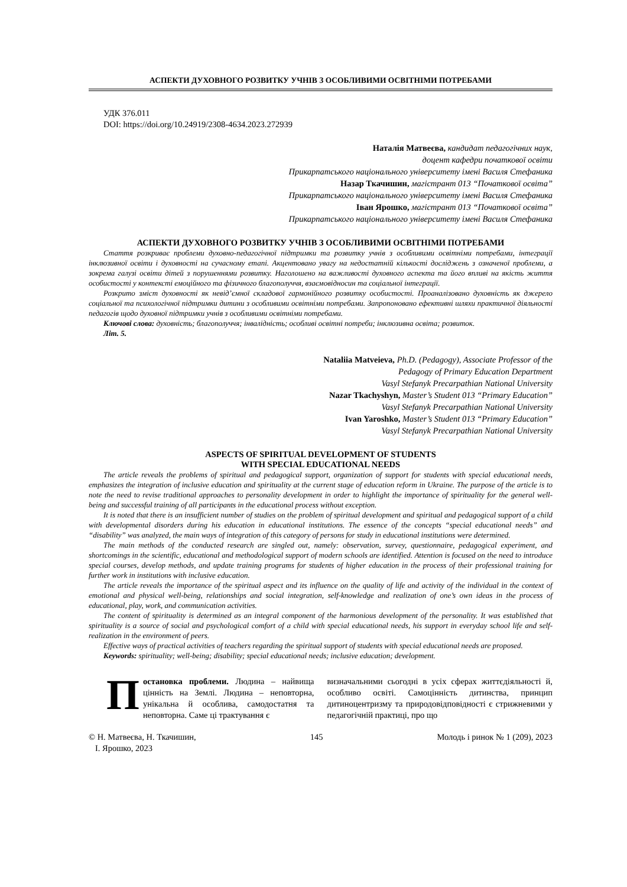АСПЕКТИ ДУХОВНОГО РОЗВИТКУ УЧНІВ З ОСОБЛИВИМИ ОСВІТНІМИ ПОТРЕБАМИ
УДК 376.011
DOI: https://doi.org/10.24919/2308-4634.2023.272939
Наталія Матвеєва, кандидат педагогічних наук,
доцент кафедри початкової освіти
Прикарпатського національного університету імені Василя Стефаника
Назар Ткачишин, магістрант 013 “Початкової освіта”
Прикарпатського національного університету імені Василя Стефаника
Іван Ярошко, магістрант 013 “Початкової освіта”
Прикарпатського національного університету імені Василя Стефаника
АСПЕКТИ ДУХОВНОГО РОЗВИТКУ УЧНІВ З ОСОБЛИВИМИ ОСВІТНІМИ ПОТРЕБАМИ
Стаття розкриває проблеми духовно-педагогічної підтримки та розвитку учнів з особливими освітніми потребами, інтеграції інклюзивної освіти і духовності на сучасному етапі. Акцентовано увагу на недостатній кількості досліджень з означеної проблеми, а зокрема галузі освіти дітей з порушеннями розвитку. Наголошено на важливості духовного аспекта та його впливі на якість життя особистості у контексті емоційного та фізичного благополуччя, взаємовідносин та соціальної інтеграції.
Розкрито зміст духовності як невід’ємної складової гармонійного розвитку особистості. Проаналізовано духовність як джерело соціальної та психологічної підтримки дитини з особливими освітніми потребами. Запропоновано ефективні шляхи практичної діяльності педагогів щодо духовної підтримки учнів з особливими освітніми потребами.
Ключові слова: духовність; благополуччя; інвалідність; особливі освітні потреби; інклюзивна освіта; розвиток.
Літ. 5.
Nataliia Matveieva, Ph.D. (Pedagogy), Associate Professor of the
Pedagogy of Primary Education Department
Vasyl Stefanyk Precarpathian National University
Nazar Tkachyshyn, Master’s Student 013 “Primary Education”
Vasyl Stefanyk Precarpathian National University
Ivan Yaroshko, Master’s Student 013 “Primary Education”
Vasyl Stefanyk Precarpathian National University
ASPECTS OF SPIRITUAL DEVELOPMENT OF STUDENTS
WITH SPECIAL EDUCATIONAL NEEDS
The article reveals the problems of spiritual and pedagogical support, organization of support for students with special educational needs, emphasizes the integration of inclusive education and spirituality at the current stage of education reform in Ukraine. The purpose of the article is to note the need to revise traditional approaches to personality development in order to highlight the importance of spirituality for the general well-being and successful training of all participants in the educational process without exception.
It is noted that there is an insufficient number of studies on the problem of spiritual development and spiritual and pedagogical support of a child with developmental disorders during his education in educational institutions. The essence of the concepts “special educational needs” and “disability” was analyzed, the main ways of integration of this category of persons for study in educational institutions were determined.
The main methods of the conducted research are singled out, namely: observation, survey, questionnaire, pedagogical experiment, and shortcomings in the scientific, educational and methodological support of modern schools are identified. Attention is focused on the need to introduce special courses, develop methods, and update training programs for students of higher education in the process of their professional training for further work in institutions with inclusive education.
The article reveals the importance of the spiritual aspect and its influence on the quality of life and activity of the individual in the context of emotional and physical well-being, relationships and social integration, self-knowledge and realization of one’s own ideas in the process of educational, play, work, and communication activities.
The content of spirituality is determined as an integral component of the harmonious development of the personality. It was established that spirituality is a source of social and psychological comfort of a child with special educational needs, his support in everyday school life and self-realization in the environment of peers.
Effective ways of practical activities of teachers regarding the spiritual support of students with special educational needs are proposed.
Keywords: spirituality; well-being; disability; special educational needs; inclusive education; development.
Постановка проблеми. Людина – найвища цінність на Землі. Людина – неповторна, унікальна й особлива, самодостатня та неповторна. Саме ці трактування є
визначальними сьогодні в усіх сферах життєдіяльності й, особливо освіті. Самоцінність дитинства, принцип дитиноцентризму та природовідповідності є стрижневими у педагогічній практиці, про що
© Н. Матвеєва, Н. Ткачишин,
І. Ярошко, 2023 145 Молодь і ринок № 1 (209), 2023